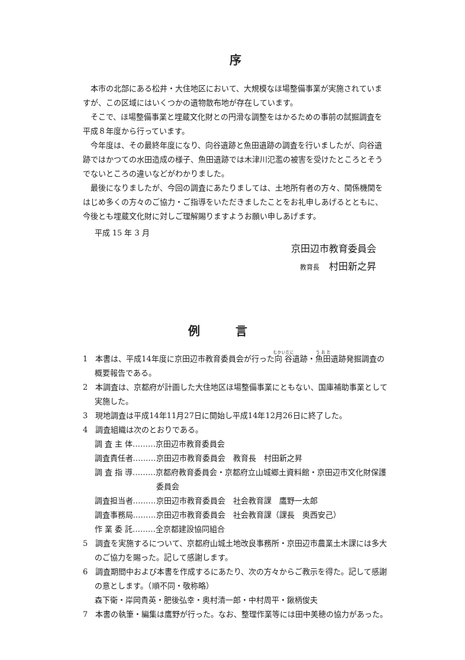序
本市の北部にある松井・大住地区において、大規模なほ場整備事業が実施されていますが、この区域にはいくつかの遺物散布地が存在しています。
そこで、ほ場整備事業と埋蔵文化財との円滑な調整をはかるための事前の試掘調査を平成８年度から行っています。
今年度は、その最終年度になり、向谷遺跡と魚田遺跡の調査を行いましたが、向谷遺跡ではかつての水田造成の様子、魚田遺跡では木津川氾濫の被害を受けたところとそうでないところの違いなどがわかりました。
最後になりましたが、今回の調査にあたりましては、土地所有者の方々、関係機関をはじめ多くの方々のご協力・ご指導をいただきましたことをお礼申しあげるとともに、今後とも埋蔵文化財に対しご理解賜りますようお願い申しあげます。
平成 15 年 3 月
京田辺市教育委員会
教育長　村田新之昇
例言
1　本書は、平成14年度に京田辺市教育委員会が行った向谷遺跡・魚田遺跡発掘調査の概要報告である。
2　本調査は、京都府が計画した大住地区ほ場整備事業にともない、国庫補助事業として実施した。
3　現地調査は平成14年11月27日に開始し平成14年12月26日に終了した。
4　調査組織は次のとおりである。
調 査 主 体………京田辺市教育委員会
調査責任者………京田辺市教育委員会　教育長　村田新之昇
調 査 指 導………京都府教育委員会・京都府立山城郷土資料館・京田辺市文化財保護委員会
調査担当者………京田辺市教育委員会　社会教育課　鷹野一太郎
調査事務局………京田辺市教育委員会　社会教育課（課長　奥西安己）
作 業 委 託………全京都建設協同組合
5　調査を実施するについて、京都府山城土地改良事務所・京田辺市農業土木課には多大のご協力を賜った。記して感謝します。
6　調査期間中および本書を作成するにあたり、次の方々からご教示を得た。記して感謝の意とします。（順不同・敬称略）
森下衛・岸岡貴英・肥後弘幸・奥村清一郎・中村周平・鍬柄俊夫
7　本書の執筆・編集は鷹野が行った。なお、整理作業等には田中美穂の協力があった。